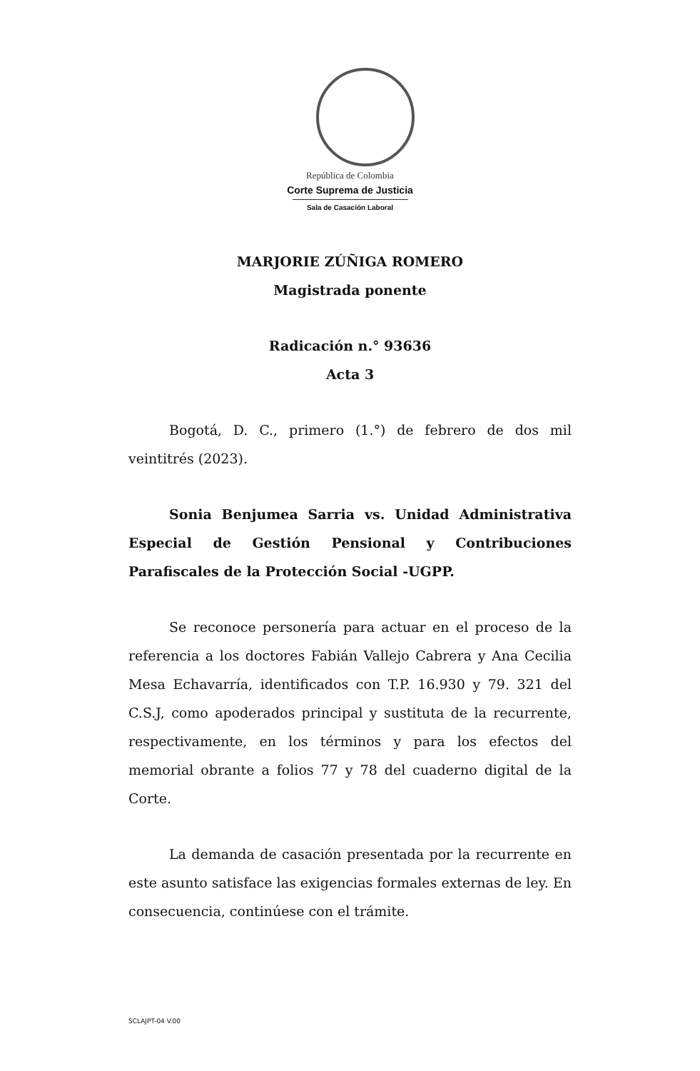República de Colombia
Corte Suprema de Justicia
Sala de Casación Laboral
MARJORIE ZÚÑIGA ROMERO
Magistrada ponente
Radicación n.° 93636
Acta 3
Bogotá, D. C., primero (1.°) de febrero de dos mil veintitrés (2023).
Sonia Benjumea Sarria vs. Unidad Administrativa Especial de Gestión Pensional y Contribuciones Parafiscales de la Protección Social -UGPP.
Se reconoce personería para actuar en el proceso de la referencia a los doctores Fabián Vallejo Cabrera y Ana Cecilia Mesa Echavarría, identificados con T.P. 16.930 y 79. 321 del C.S.J, como apoderados principal y sustituta de la recurrente, respectivamente, en los términos y para los efectos del memorial obrante a folios 77 y 78 del cuaderno digital de la Corte.
La demanda de casación presentada por la recurrente en este asunto satisface las exigencias formales externas de ley. En consecuencia, continúese con el trámite.
SCLAJPT-04 V.00